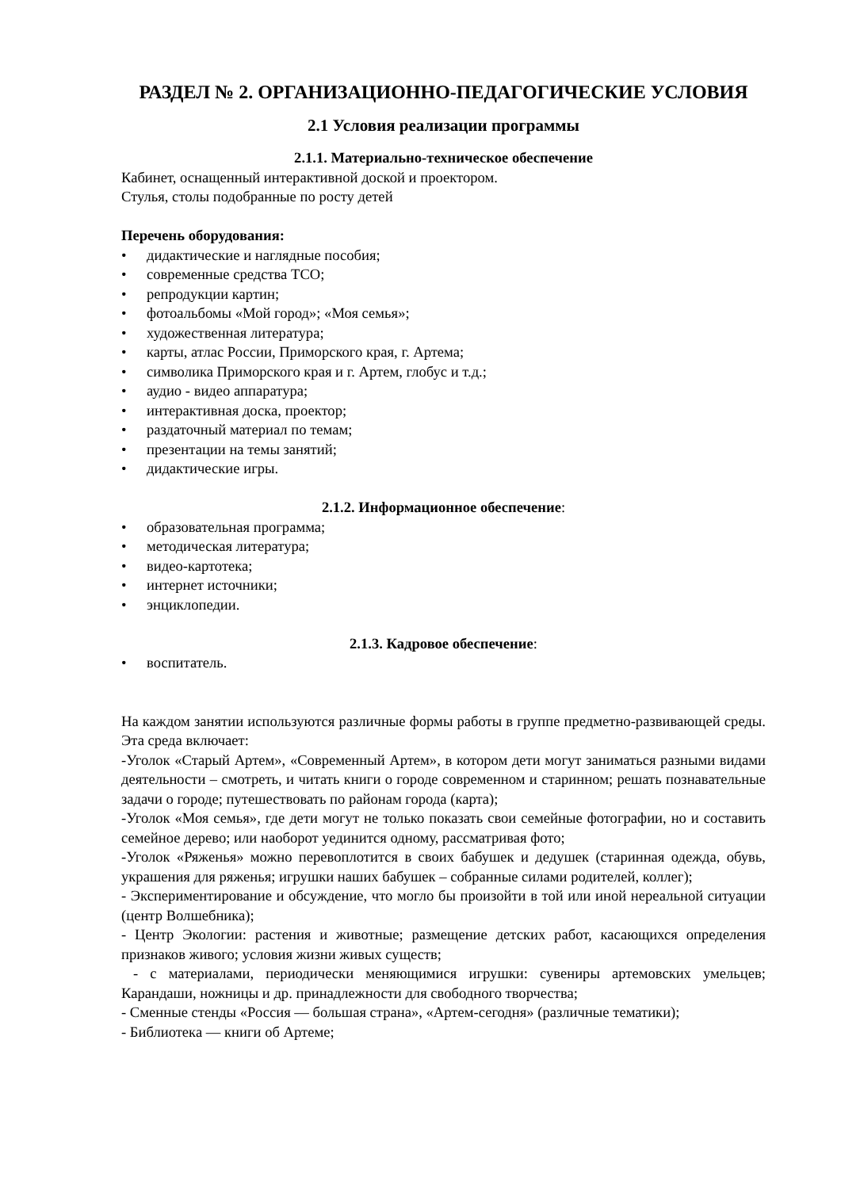РАЗДЕЛ № 2. ОРГАНИЗАЦИОННО-ПЕДАГОГИЧЕСКИЕ УСЛОВИЯ
2.1 Условия реализации программы
2.1.1. Материально-техническое обеспечение
Кабинет, оснащенный интерактивной доской и проектором.
Стулья, столы подобранные по росту детей
Перечень оборудования:
• дидактические и наглядные пособия;
• современные средства ТСО;
• репродукции картин;
• фотоальбомы «Мой город»; «Моя семья»;
• художественная литература;
• карты, атлас России, Приморского края, г. Артема;
• символика Приморского края и г. Артем, глобус и т.д.;
• аудио - видео аппаратура;
• интерактивная доска, проектор;
• раздаточный материал по темам;
• презентации на темы занятий;
• дидактические игры.
2.1.2. Информационное обеспечение:
• образовательная программа;
• методическая литература;
• видео-картотека;
• интернет источники;
• энциклопедии.
2.1.3. Кадровое обеспечение:
• воспитатель.
На каждом занятии используются различные формы работы в группе предметно-развивающей среды. Эта среда включает:
-Уголок «Старый Артем», «Современный Артем», в котором дети могут заниматься разными видами деятельности – смотреть, и читать книги о городе современном и старинном; решать познавательные задачи о городе; путешествовать по районам города (карта);
-Уголок «Моя семья», где дети могут не только показать свои семейные фотографии, но и составить семейное дерево; или наоборот уединится одному, рассматривая фото;
-Уголок «Ряженья» можно перевоплотится в своих бабушек и дедушек (старинная одежда, обувь, украшения для ряженья; игрушки наших бабушек – собранные силами родителей, коллег);
- Экспериментирование и обсуждение, что могло бы произойти в той или иной нереальной ситуации (центр Волшебника);
- Центр Экологии: растения и животные; размещение детских работ, касающихся определения признаков живого; условия жизни живых существ;
- с материалами, периодически меняющимися игрушки: сувениры артемовских умельцев; Карандаши, ножницы и др. принадлежности для свободного творчества;
- Сменные стенды «Россия — большая страна», «Артем-сегодня» (различные тематики);
- Библиотека — книги об Артеме;